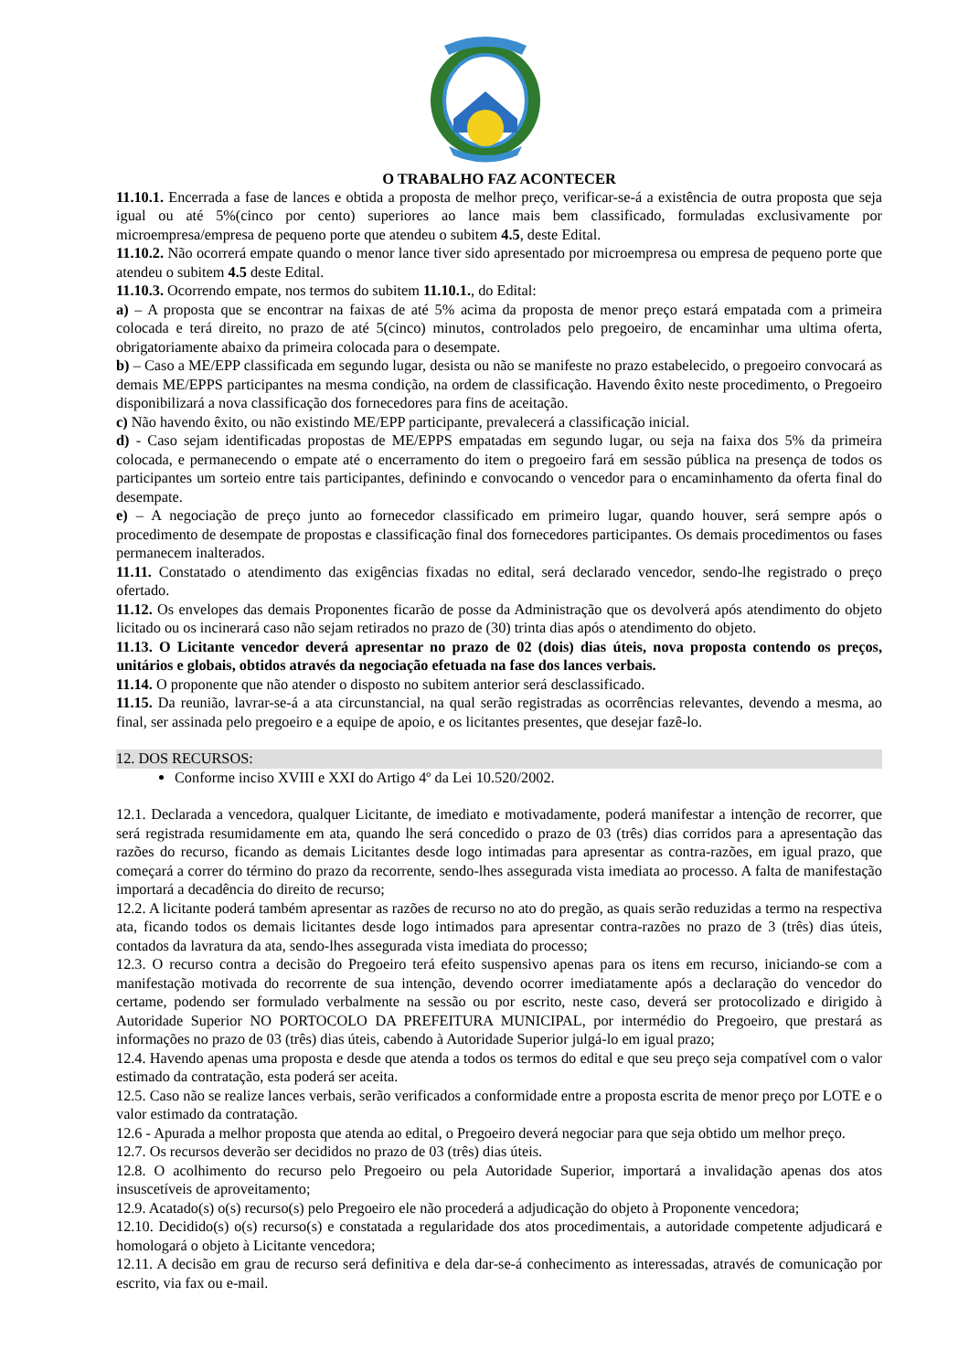O TRABALHO FAZ ACONTECER
11.10.1. Encerrada a fase de lances e obtida a proposta de melhor preço, verificar-se-á a existência de outra proposta que seja igual ou até 5%(cinco por cento) superiores ao lance mais bem classificado, formuladas exclusivamente por microempresa/empresa de pequeno porte que atendeu o subitem 4.5, deste Edital.
11.10.2. Não ocorrerá empate quando o menor lance tiver sido apresentado por microempresa ou empresa de pequeno porte que atendeu o subitem 4.5 deste Edital.
11.10.3. Ocorrendo empate, nos termos do subitem 11.10.1., do Edital:
a) – A proposta que se encontrar na faixas de até 5% acima da proposta de menor preço estará empatada com a primeira colocada e terá direito, no prazo de até 5(cinco) minutos, controlados pelo pregoeiro, de encaminhar uma ultima oferta, obrigatoriamente abaixo da primeira colocada para o desempate.
b) – Caso a ME/EPP classificada em segundo lugar, desista ou não se manifeste no prazo estabelecido, o pregoeiro convocará as demais ME/EPPS participantes na mesma condição, na ordem de classificação. Havendo êxito neste procedimento, o Pregoeiro disponibilizará a nova classificação dos fornecedores para fins de aceitação.
c) Não havendo êxito, ou não existindo ME/EPP participante, prevalecerá a classificação inicial.
d) - Caso sejam identificadas propostas de ME/EPPS empatadas em segundo lugar, ou seja na faixa dos 5% da primeira colocada, e permanecendo o empate até o encerramento do item o pregoeiro fará em sessão pública na presença de todos os participantes um sorteio entre tais participantes, definindo e convocando o vencedor para o encaminhamento da oferta final do desempate.
e) – A negociação de preço junto ao fornecedor classificado em primeiro lugar, quando houver, será sempre após o procedimento de desempate de propostas e classificação final dos fornecedores participantes. Os demais procedimentos ou fases permanecem inalterados.
11.11. Constatado o atendimento das exigências fixadas no edital, será declarado vencedor, sendo-lhe registrado o preço ofertado.
11.12. Os envelopes das demais Proponentes ficarão de posse da Administração que os devolverá após atendimento do objeto licitado ou os incinerará caso não sejam retirados no prazo de (30) trinta dias após o atendimento do objeto.
11.13. O Licitante vencedor deverá apresentar no prazo de 02 (dois) dias úteis, nova proposta contendo os preços, unitários e globais, obtidos através da negociação efetuada na fase dos lances verbais.
11.14. O proponente que não atender o disposto no subitem anterior será desclassificado.
11.15. Da reunião, lavrar-se-á a ata circunstancial, na qual serão registradas as ocorrências relevantes, devendo a mesma, ao final, ser assinada pelo pregoeiro e a equipe de apoio, e os licitantes presentes, que desejar fazê-lo.
12. DOS RECURSOS:
Conforme inciso XVIII e XXI do Artigo 4º da Lei 10.520/2002.
12.1. Declarada a vencedora, qualquer Licitante, de imediato e motivadamente, poderá manifestar a intenção de recorrer, que será registrada resumidamente em ata, quando lhe será concedido o prazo de 03 (três) dias corridos para a apresentação das razões do recurso, ficando as demais Licitantes desde logo intimadas para apresentar as contra-razões, em igual prazo, que começará a correr do término do prazo da recorrente, sendo-lhes assegurada vista imediata ao processo. A falta de manifestação importará a decadência do direito de recurso;
12.2. A licitante poderá também apresentar as razões de recurso no ato do pregão, as quais serão reduzidas a termo na respectiva ata, ficando todos os demais licitantes desde logo intimados para apresentar contra-razões no prazo de 3 (três) dias úteis, contados da lavratura da ata, sendo-lhes assegurada vista imediata do processo;
12.3. O recurso contra a decisão do Pregoeiro terá efeito suspensivo apenas para os itens em recurso, iniciando-se com a manifestação motivada do recorrente de sua intenção, devendo ocorrer imediatamente após a declaração do vencedor do certame, podendo ser formulado verbalmente na sessão ou por escrito, neste caso, deverá ser protocolizado e dirigido à Autoridade Superior NO PORTOCOLO DA PREFEITURA MUNICIPAL, por intermédio do Pregoeiro, que prestará as informações no prazo de 03 (três) dias úteis, cabendo à Autoridade Superior julgá-lo em igual prazo;
12.4. Havendo apenas uma proposta e desde que atenda a todos os termos do edital e que seu preço seja compatível com o valor estimado da contratação, esta poderá ser aceita.
12.5. Caso não se realize lances verbais, serão verificados a conformidade entre a proposta escrita de menor preço por LOTE e o valor estimado da contratação.
12.6 - Apurada a melhor proposta que atenda ao edital, o Pregoeiro deverá negociar para que seja obtido um melhor preço.
12.7. Os recursos deverão ser decididos no prazo de 03 (três) dias úteis.
12.8. O acolhimento do recurso pelo Pregoeiro ou pela Autoridade Superior, importará a invalidação apenas dos atos insuscetíveis de aproveitamento;
12.9. Acatado(s) o(s) recurso(s) pelo Pregoeiro ele não procederá a adjudicação do objeto à Proponente vencedora;
12.10. Decidido(s) o(s) recurso(s) e constatada a regularidade dos atos procedimentais, a autoridade competente adjudicará e homologará o objeto à Licitante vencedora;
12.11. A decisão em grau de recurso será definitiva e dela dar-se-á conhecimento as interessadas, através de comunicação por escrito, via fax ou e-mail.